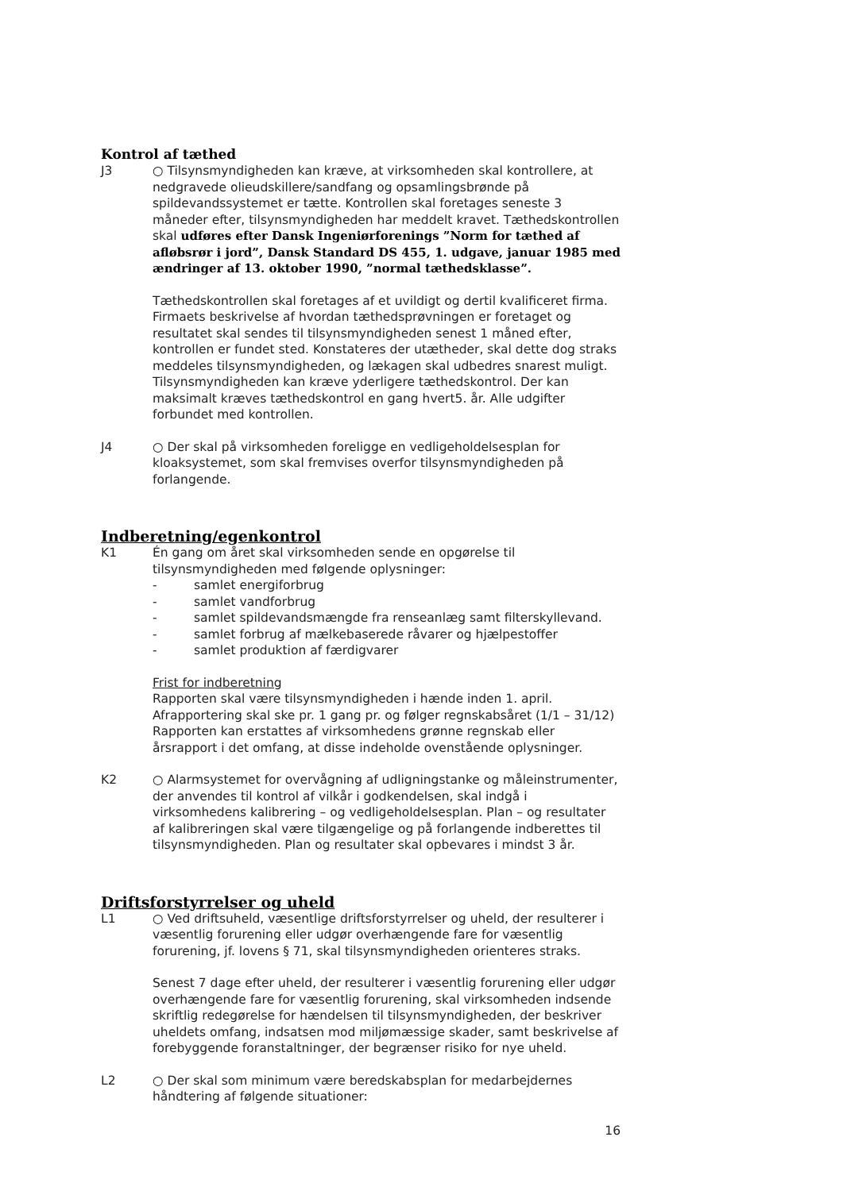Kontrol af tæthed
J3 ○ Tilsynsmyndigheden kan kræve, at virksomheden skal kontrollere, at nedgravede olieudskillere/sandfang og opsamlingsbrønde på spildevandssystemet er tætte. Kontrollen skal foretages seneste 3 måneder efter, tilsynsmyndigheden har meddelt kravet. Tæthedskontrollen skal udføres efter Dansk Ingeniørforenings ”Norm for tæthed af afløbsrør i jord”, Dansk Standard DS 455, 1. udgave, januar 1985 med ændringer af 13. oktober 1990, ”normal tæthedsklasse”.
Tæthedskontrollen skal foretages af et uvildigt og dertil kvalificeret firma. Firmaets beskrivelse af hvordan tæthedsprøvningen er foretaget og resultatet skal sendes til tilsynsmyndigheden senest 1 måned efter, kontrollen er fundet sted. Konstateres der utætheder, skal dette dog straks meddeles tilsynsmyndigheden, og lækagen skal udbedres snarest muligt. Tilsynsmyndigheden kan kræve yderligere tæthedskontrol. Der kan maksimalt kræves tæthedskontrol en gang hvert5. år. Alle udgifter forbundet med kontrollen.
J4 ○ Der skal på virksomheden foreligge en vedligeholdelsesplan for kloaksystemet, som skal fremvises overfor tilsynsmyndigheden på forlangende.
Indberetning/egenkontrol
K1 Én gang om året skal virksomheden sende en opgørelse til tilsynsmyndigheden med følgende oplysninger:
- samlet energiforbrug
- samlet vandforbrug
- samlet spildevandsmængde fra renseanlæg samt filterskyllevand.
- samlet forbrug af mælkebaserede råvarer og hjælpestoffer
- samlet produktion af færdigvarer
Frist for indberetning
Rapporten skal være tilsynsmyndigheden i hænde inden 1. april. Afrapportering skal ske pr. 1 gang pr. og følger regnskabsåret (1/1 – 31/12) Rapporten kan erstattes af virksomhedens grønne regnskab eller årsrapport i det omfang, at disse indeholde ovenstående oplysninger.
K2 ○ Alarmsystemet for overvågning af udligningstanke og måleinstrumenter, der anvendes til kontrol af vilkår i godkendelsen, skal indgå i virksomhedens kalibrering – og vedligeholdelsesplan. Plan – og resultater af kalibreringen skal være tilgængelige og på forlangende indberettes til tilsynsmyndigheden. Plan og resultater skal opbevares i mindst 3 år.
Driftsforstyrrelser og uheld
L1 ○ Ved driftsuheld, væsentlige driftsforstyrrelser og uheld, der resulterer i væsentlig forurening eller udgør overhængende fare for væsentlig forurening, jf. lovens § 71, skal tilsynsmyndigheden orienteres straks.
Senest 7 dage efter uheld, der resulterer i væsentlig forurening eller udgør overhængende fare for væsentlig forurening, skal virksomheden indsende skriftlig redegørelse for hændelsen til tilsynsmyndigheden, der beskriver uheldets omfang, indsatsen mod miljømæssige skader, samt beskrivelse af forebyggende foranstaltninger, der begrænser risiko for nye uheld.
L2 ○ Der skal som minimum være beredskabsplan for medarbejdernes håndtering af følgende situationer:
16